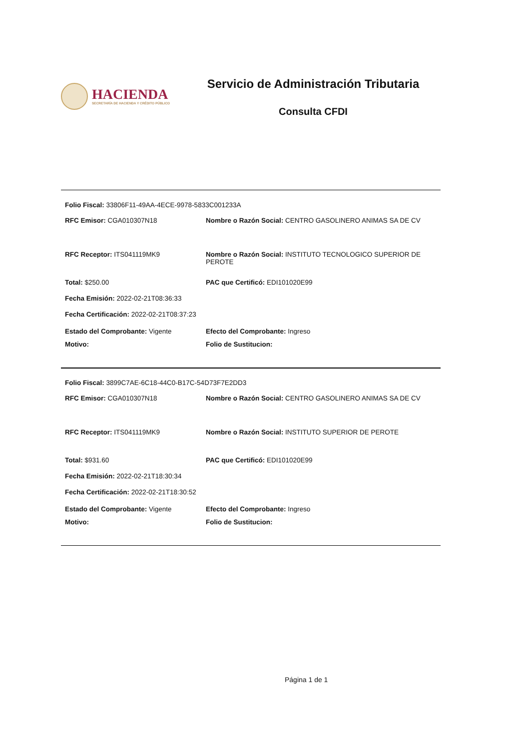HACIENDA
SECRETARÍA DE HACIENDA Y CRÉDITO PÚBLICO
Servicio de Administración Tributaria
Consulta CFDI
Folio Fiscal: 33806F11-49AA-4ECE-9978-5833C001233A
RFC Emisor: CGA010307N18 Nombre o Razón Social: CENTRO GASOLINERO ANIMAS SA DE CV
RFC Receptor: ITS041119MK9 Nombre o Razón Social: INSTITUTO TECNOLOGICO SUPERIOR DE PEROTE
Total: $250.00 PAC que Certificó: EDI101020E99
Fecha Emisión: 2022-02-21T08:36:33
Fecha Certificación: 2022-02-21T08:37:23
Estado del Comprobante: Vigente Efecto del Comprobante: Ingreso
Motivo: Folio de Sustitucion:
Folio Fiscal: 3899C7AE-6C18-44C0-B17C-54D73F7E2DD3
RFC Emisor: CGA010307N18 Nombre o Razón Social: CENTRO GASOLINERO ANIMAS SA DE CV
RFC Receptor: ITS041119MK9 Nombre o Razón Social: INSTITUTO SUPERIOR DE PEROTE
Total: $931.60 PAC que Certificó: EDI101020E99
Fecha Emisión: 2022-02-21T18:30:34
Fecha Certificación: 2022-02-21T18:30:52
Estado del Comprobante: Vigente Efecto del Comprobante: Ingreso
Motivo: Folio de Sustitucion:
Página 1 de 1